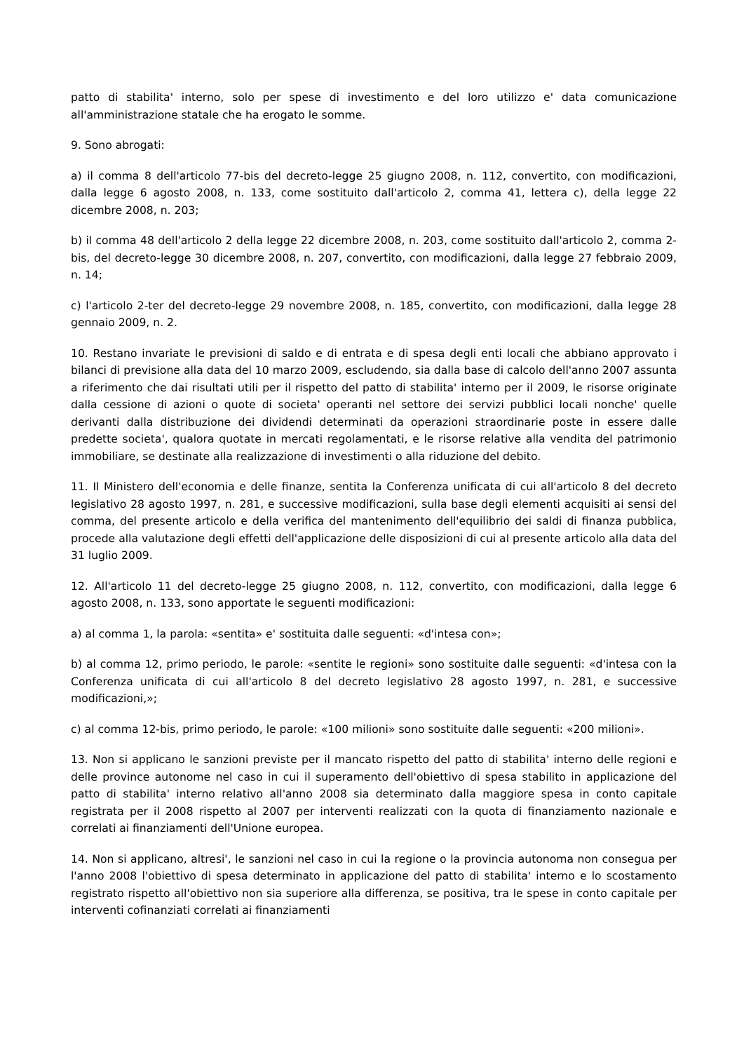patto di stabilita' interno, solo per spese di investimento e del loro utilizzo e' data comunicazione all'amministrazione statale che ha erogato le somme.
9. Sono abrogati:
a) il comma 8 dell'articolo 77-bis del decreto-legge 25 giugno 2008, n. 112, convertito, con modificazioni, dalla legge 6 agosto 2008, n. 133, come sostituito dall'articolo 2, comma 41, lettera c), della legge 22 dicembre 2008, n. 203;
b) il comma 48 dell'articolo 2 della legge 22 dicembre 2008, n. 203, come sostituito dall'articolo 2, comma 2-bis, del decreto-legge 30 dicembre 2008, n. 207, convertito, con modificazioni, dalla legge 27 febbraio 2009, n. 14;
c) l'articolo 2-ter del decreto-legge 29 novembre 2008, n. 185, convertito, con modificazioni, dalla legge 28 gennaio 2009, n. 2.
10. Restano invariate le previsioni di saldo e di entrata e di spesa degli enti locali che abbiano approvato i bilanci di previsione alla data del 10 marzo 2009, escludendo, sia dalla base di calcolo dell'anno 2007 assunta a riferimento che dai risultati utili per il rispetto del patto di stabilita' interno per il 2009, le risorse originate dalla cessione di azioni o quote di societa' operanti nel settore dei servizi pubblici locali nonche' quelle derivanti dalla distribuzione dei dividendi determinati da operazioni straordinarie poste in essere dalle predette societa', qualora quotate in mercati regolamentati, e le risorse relative alla vendita del patrimonio immobiliare, se destinate alla realizzazione di investimenti o alla riduzione del debito.
11. Il Ministero dell'economia e delle finanze, sentita la Conferenza unificata di cui all'articolo 8 del decreto legislativo 28 agosto 1997, n. 281, e successive modificazioni, sulla base degli elementi acquisiti ai sensi del comma, del presente articolo e della verifica del mantenimento dell'equilibrio dei saldi di finanza pubblica, procede alla valutazione degli effetti dell'applicazione delle disposizioni di cui al presente articolo alla data del 31 luglio 2009.
12. All'articolo 11 del decreto-legge 25 giugno 2008, n. 112, convertito, con modificazioni, dalla legge 6 agosto 2008, n. 133, sono apportate le seguenti modificazioni:
a) al comma 1, la parola: «sentita» e' sostituita dalle seguenti: «d'intesa con»;
b) al comma 12, primo periodo, le parole: «sentite le regioni» sono sostituite dalle seguenti: «d'intesa con la Conferenza unificata di cui all'articolo 8 del decreto legislativo 28 agosto 1997, n. 281, e successive modificazioni,»;
c) al comma 12-bis, primo periodo, le parole: «100 milioni» sono sostituite dalle seguenti: «200 milioni».
13. Non si applicano le sanzioni previste per il mancato rispetto del patto di stabilita' interno delle regioni e delle province autonome nel caso in cui il superamento dell'obiettivo di spesa stabilito in applicazione del patto di stabilita' interno relativo all'anno 2008 sia determinato dalla maggiore spesa in conto capitale registrata per il 2008 rispetto al 2007 per interventi realizzati con la quota di finanziamento nazionale e correlati ai finanziamenti dell'Unione europea.
14. Non si applicano, altresi', le sanzioni nel caso in cui la regione o la provincia autonoma non consegua per l'anno 2008 l'obiettivo di spesa determinato in applicazione del patto di stabilita' interno e lo scostamento registrato rispetto all'obiettivo non sia superiore alla differenza, se positiva, tra le spese in conto capitale per interventi cofinanziati correlati ai finanziamenti